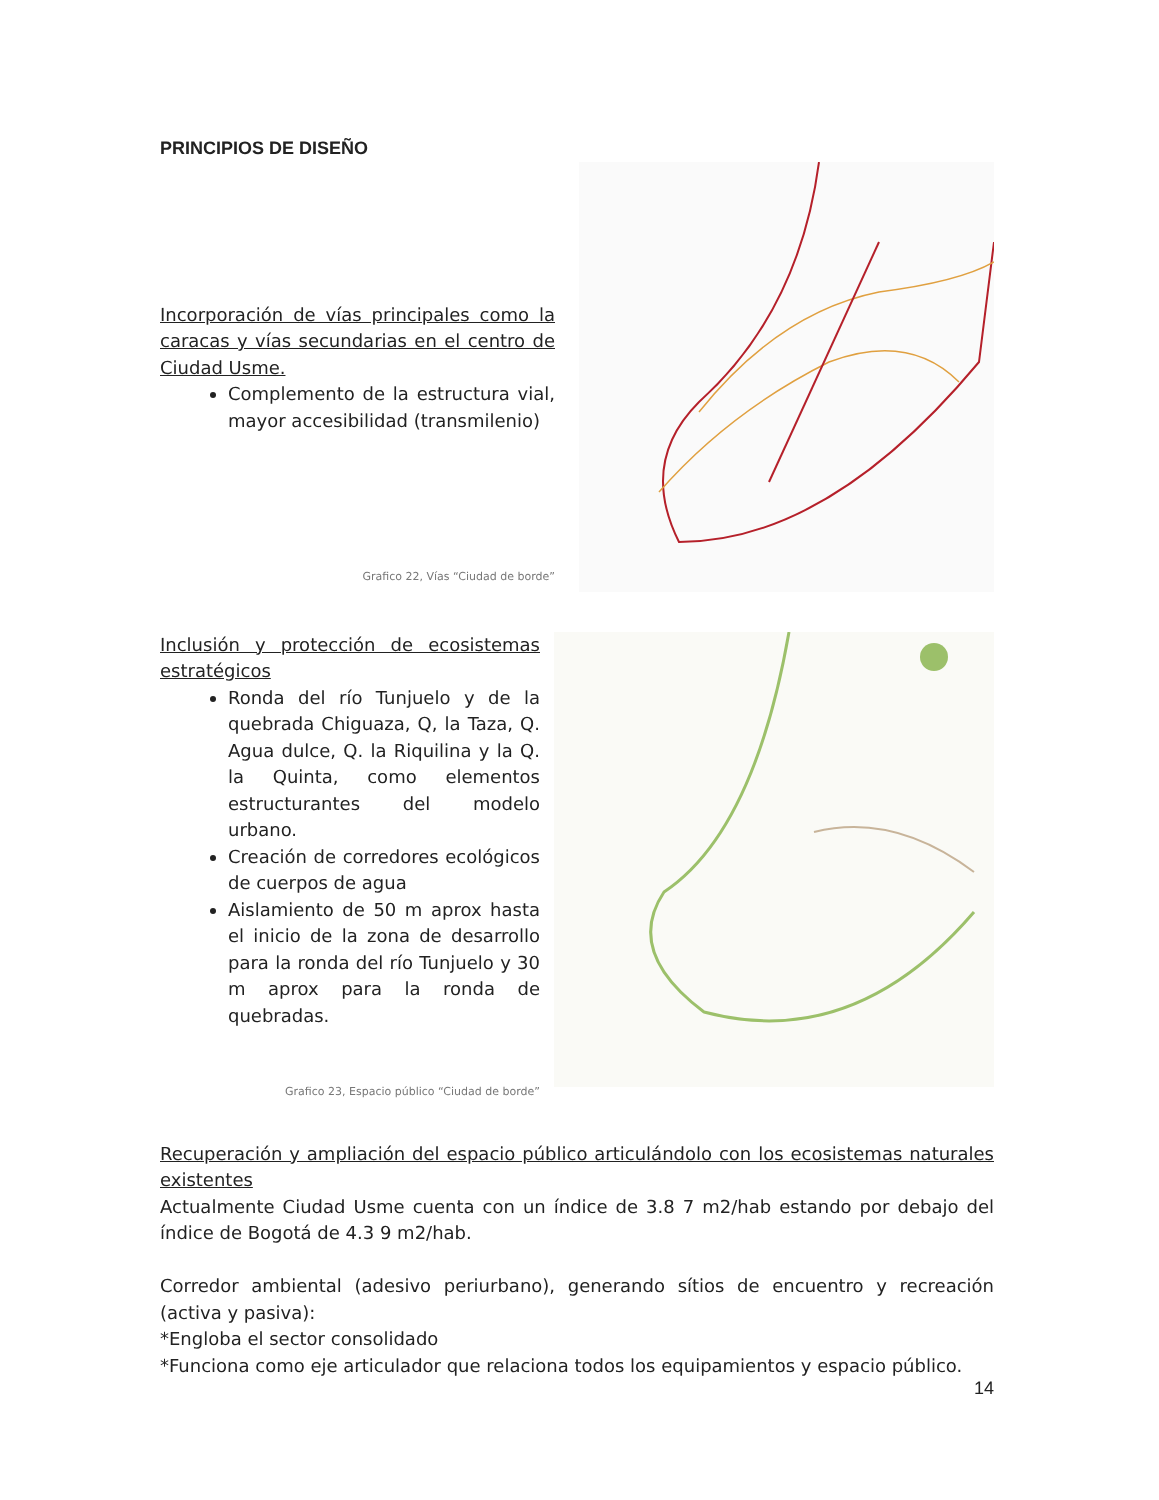PRINCIPIOS DE DISEÑO
Incorporación de vías principales como la caracas y vías secundarias en el centro de Ciudad Usme.
Complemento de la estructura vial, mayor accesibilidad (transmilenio)
Grafico 22, Vías “Ciudad de borde”
Inclusión y protección de ecosistemas estratégicos
Ronda del río Tunjuelo y de la quebrada Chiguaza, Q, la Taza, Q. Agua dulce, Q. la Riquilina y la Q. la Quinta, como elementos estructurantes del modelo urbano.
Creación de corredores ecológicos de cuerpos de agua
Aislamiento de 50 m aprox hasta el inicio de la zona de desarrollo para la ronda del río Tunjuelo y 30 m aprox para la ronda de quebradas.
Grafico 23, Espacio público “Ciudad de borde”
Recuperación y ampliación del espacio público articulándolo con los ecosistemas naturales existentes
Actualmente Ciudad Usme cuenta con un índice de 3.8 7 m2/hab estando por debajo del índice de Bogotá de 4.3 9 m2/hab.
Corredor ambiental (adesivo periurbano), generando sítios de encuentro y recreación (activa y pasiva):
*Engloba el sector consolidado
*Funciona como eje articulador que relaciona todos los equipamientos y espacio público.
14